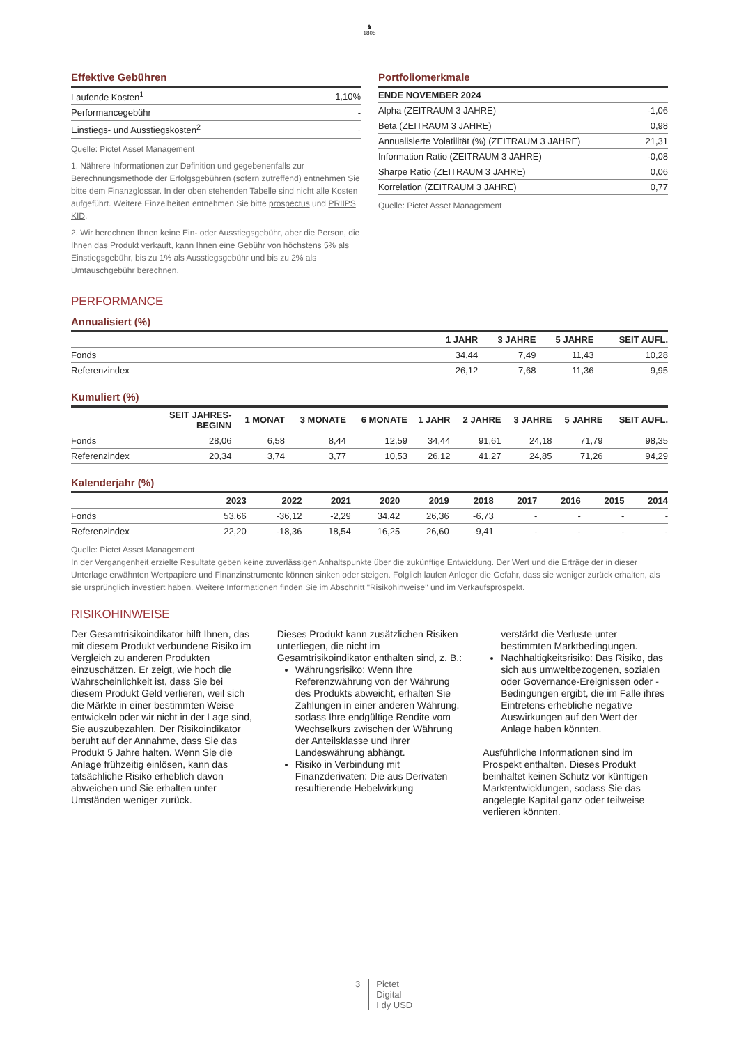♞
1805
Effektive Gebühren
| Laufende Kosten<sup>1</sup> | 1,10% |
| Performancegebühr | - |
| Einstiegs- und Ausstiegskosten<sup>2</sup> | - |
Quelle: Pictet Asset Management
1. Nährere Informationen zur Definition und gegebenenfalls zur Berechnungsmethode der Erfolgsgebühren (sofern zutreffend) entnehmen Sie bitte dem Finanzglossar. In der oben stehenden Tabelle sind nicht alle Kosten aufgeführt. Weitere Einzelheiten entnehmen Sie bitte prospectus und PRIIPS KID.
2. Wir berechnen Ihnen keine Ein- oder Ausstiegsgebühr, aber die Person, die Ihnen das Produkt verkauft, kann Ihnen eine Gebühr von höchstens 5% als Einstiegsgebühr, bis zu 1% als Ausstiegsgebühr und bis zu 2% als Umtauschgebühr berechnen.
Portfoliomerkmale
| ENDE NOVEMBER 2024 | |
| --- | --- |
| Alpha (ZEITRAUM 3 JAHRE) | -1,06 |
| Beta (ZEITRAUM 3 JAHRE) | 0,98 |
| Annualisierte Volatilität (%) (ZEITRAUM 3 JAHRE) | 21,31 |
| Information Ratio (ZEITRAUM 3 JAHRE) | -0,08 |
| Sharpe Ratio (ZEITRAUM 3 JAHRE) | 0,06 |
| Korrelation (ZEITRAUM 3 JAHRE) | 0,77 |
Quelle: Pictet Asset Management
PERFORMANCE
Annualisiert (%)
| | 1 JAHR | 3 JAHRE | 5 JAHRE | SEIT AUFL. |
| --- | --- | --- | --- | --- |
| Fonds | 34,44 | 7,49 | 11,43 | 10,28 |
| Referenzindex | 26,12 | 7,68 | 11,36 | 9,95 |
Kumuliert (%)
| | SEIT JAHRES- BEGINN | 1 MONAT | 3 MONATE | 6 MONATE | 1 JAHR | 2 JAHRE | 3 JAHRE | 5 JAHRE | SEIT AUFL. |
| --- | --- | --- | --- | --- | --- | --- | --- | --- | --- |
| Fonds | 28,06 | 6,58 | 8,44 | 12,59 | 34,44 | 91,61 | 24,18 | 71,79 | 98,35 |
| Referenzindex | 20,34 | 3,74 | 3,77 | 10,53 | 26,12 | 41,27 | 24,85 | 71,26 | 94,29 |
Kalenderjahr (%)
| | 2023 | 2022 | 2021 | 2020 | 2019 | 2018 | 2017 | 2016 | 2015 | 2014 |
| --- | --- | --- | --- | --- | --- | --- | --- | --- | --- | --- |
| Fonds | 53,66 | -36,12 | -2,29 | 34,42 | 26,36 | -6,73 | - | - | - | - |
| Referenzindex | 22,20 | -18,36 | 18,54 | 16,25 | 26,60 | -9,41 | - | - | - | - |
Quelle: Pictet Asset Management
In der Vergangenheit erzielte Resultate geben keine zuverlässigen Anhaltspunkte über die zukünftige Entwicklung. Der Wert und die Erträge der in dieser Unterlage erwähnten Wertpapiere und Finanzinstrumente können sinken oder steigen. Folglich laufen Anleger die Gefahr, dass sie weniger zurück erhalten, als sie ursprünglich investiert haben. Weitere Informationen finden Sie im Abschnitt "Risikohinweise" und im Verkaufsprospekt.
RISIKOHINWEISE
Der Gesamtrisikoindikator hilft Ihnen, das mit diesem Produkt verbundene Risiko im Vergleich zu anderen Produkten einzuschätzen. Er zeigt, wie hoch die Wahrscheinlichkeit ist, dass Sie bei diesem Produkt Geld verlieren, weil sich die Märkte in einer bestimmten Weise entwickeln oder wir nicht in der Lage sind, Sie auszubezahlen. Der Risikoindikator beruht auf der Annahme, dass Sie das Produkt 5 Jahre halten. Wenn Sie die Anlage frühzeitig einlösen, kann das tatsächliche Risiko erheblich davon abweichen und Sie erhalten unter Umständen weniger zurück.
Dieses Produkt kann zusätzlichen Risiken unterliegen, die nicht im Gesamtrisikoindikator enthalten sind, z. B.:
Währungsrisiko: Wenn Ihre Referenzwährung von der Währung des Produkts abweicht, erhalten Sie Zahlungen in einer anderen Währung, sodass Ihre endgültige Rendite vom Wechselkurs zwischen der Währung der Anteilsklasse und Ihrer Landeswährung abhängt.
Risiko in Verbindung mit Finanzderivaten: Die aus Derivaten resultierende Hebelwirkung
verstärkt die Verluste unter bestimmten Marktbedingungen.
Nachhaltigkeitsrisiko: Das Risiko, das sich aus umweltbezogenen, sozialen oder Governance-Ereignissen oder -Bedingungen ergibt, die im Falle ihres Eintretens erhebliche negative Auswirkungen auf den Wert der Anlage haben könnten.
Ausführliche Informationen sind im Prospekt enthalten. Dieses Produkt beinhaltet keinen Schutz vor künftigen Marktentwicklungen, sodass Sie das angelegte Kapital ganz oder teilweise verlieren könnten.
3 Pictet
Digital
I dy USD